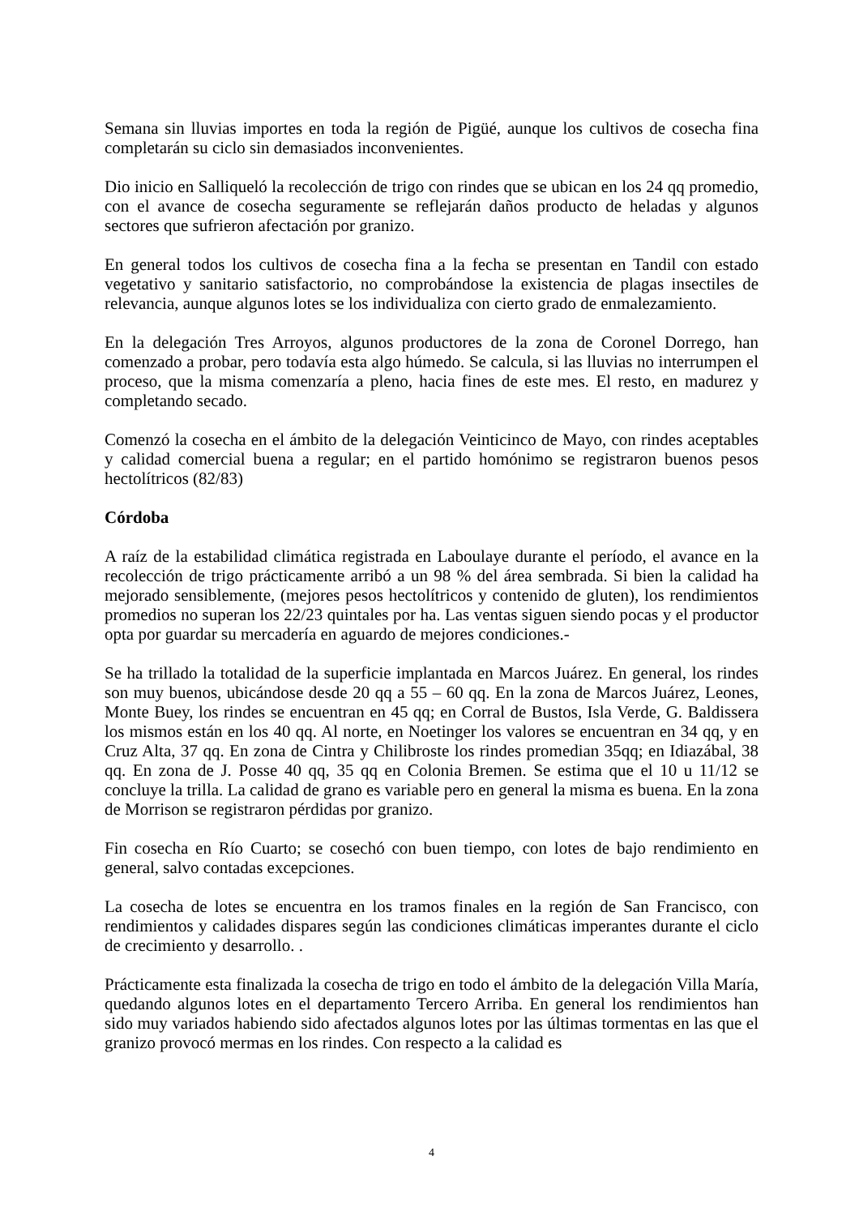Semana sin lluvias importes en toda la región de Pigüé, aunque los cultivos de cosecha fina completarán su ciclo sin demasiados inconvenientes.
Dio inicio en Salliqueló la recolección de trigo con rindes que se ubican en los 24 qq promedio, con el avance de cosecha seguramente se reflejarán daños producto de heladas y algunos sectores que sufrieron afectación por granizo.
En general todos los cultivos de cosecha fina a la fecha se presentan en Tandil con estado vegetativo y sanitario satisfactorio, no comprobándose la existencia de plagas insectiles de relevancia, aunque algunos lotes se los individualiza con cierto grado de enmalezamiento.
En la delegación Tres Arroyos, algunos productores de la zona de Coronel Dorrego, han comenzado a probar, pero todavía esta algo húmedo. Se calcula, si las lluvias no interrumpen el proceso, que la misma comenzaría a pleno, hacia fines de este mes. El resto, en madurez y completando secado.
Comenzó la cosecha en el ámbito de la delegación Veinticinco de Mayo, con rindes aceptables y calidad comercial buena a regular; en el partido homónimo se registraron buenos pesos hectolítricos (82/83)
Córdoba
A raíz de la estabilidad climática registrada en Laboulaye durante el período, el avance en la recolección de trigo prácticamente arribó a un 98 % del área sembrada. Si bien la calidad ha mejorado sensiblemente, (mejores pesos hectolítricos y contenido de gluten), los rendimientos promedios no superan los 22/23 quintales por ha. Las ventas siguen siendo pocas y el productor opta por guardar su mercadería en aguardo de mejores condiciones.-
Se ha trillado la totalidad de la superficie implantada en Marcos Juárez. En general, los rindes son muy buenos, ubicándose desde 20 qq a 55 – 60 qq. En la zona de Marcos Juárez, Leones, Monte Buey, los rindes se encuentran en 45 qq; en Corral de Bustos, Isla Verde, G. Baldissera los mismos están en los 40 qq. Al norte, en Noetinger los valores se encuentran en 34 qq, y en Cruz Alta, 37 qq. En zona de Cintra y Chilibroste los rindes promedian 35qq; en Idiazábal, 38 qq. En zona de J. Posse 40 qq, 35 qq en Colonia Bremen. Se estima que el 10 u 11/12 se concluye la trilla. La calidad de grano es variable pero en general la misma es buena. En la zona de Morrison se registraron pérdidas por granizo.
Fin cosecha en Río Cuarto; se cosechó con buen tiempo, con lotes de bajo rendimiento en general, salvo contadas excepciones.
La cosecha de lotes se encuentra en los tramos finales en la región de San Francisco, con rendimientos y calidades dispares según las condiciones climáticas imperantes durante el ciclo de crecimiento y desarrollo. .
Prácticamente esta finalizada la cosecha de trigo en todo el ámbito de la delegación Villa María, quedando algunos lotes en el departamento Tercero Arriba. En general los rendimientos han sido muy variados habiendo sido afectados algunos lotes por las últimas tormentas en las que el granizo provocó mermas en los rindes. Con respecto a la calidad es
4